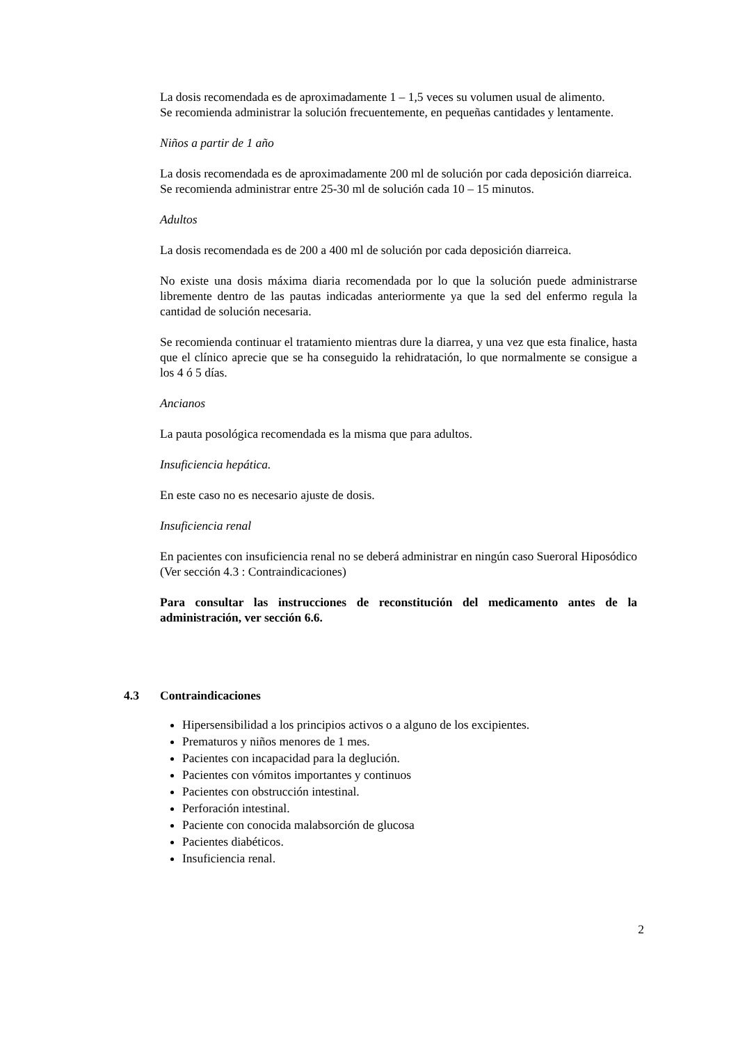La dosis recomendada es de aproximadamente 1 – 1,5 veces su volumen usual de alimento.
Se recomienda administrar la solución frecuentemente, en pequeñas cantidades y lentamente.
Niños a partir de 1 año
La dosis recomendada es de aproximadamente 200 ml de solución por cada deposición diarreica.
Se recomienda administrar entre 25-30 ml de solución cada 10 – 15 minutos.
Adultos
La dosis recomendada es de 200 a 400 ml de solución por cada deposición diarreica.
No existe una dosis máxima diaria recomendada por lo que la solución puede administrarse libremente dentro de las pautas indicadas anteriormente ya que la sed del enfermo regula la cantidad de solución necesaria.
Se recomienda continuar el tratamiento mientras dure la diarrea, y una vez que esta finalice, hasta que el clínico aprecie que se ha conseguido la rehidratación, lo que normalmente se consigue a los 4 ó 5 días.
Ancianos
La pauta posológica recomendada es la misma que para adultos.
Insuficiencia hepática.
En este caso no es necesario ajuste de dosis.
Insuficiencia renal
En pacientes con insuficiencia renal no se deberá administrar en ningún caso Sueroral Hiposódico (Ver sección 4.3 : Contraindicaciones)
Para consultar las instrucciones de reconstitución del medicamento antes de la administración, ver sección 6.6.
4.3 Contraindicaciones
Hipersensibilidad a los principios activos o a alguno de los excipientes.
Prematuros y niños menores de 1 mes.
Pacientes con incapacidad para la deglución.
Pacientes con vómitos importantes y continuos
Pacientes con obstrucción intestinal.
Perforación intestinal.
Paciente con conocida malabsorción de glucosa
Pacientes diabéticos.
Insuficiencia renal.
2